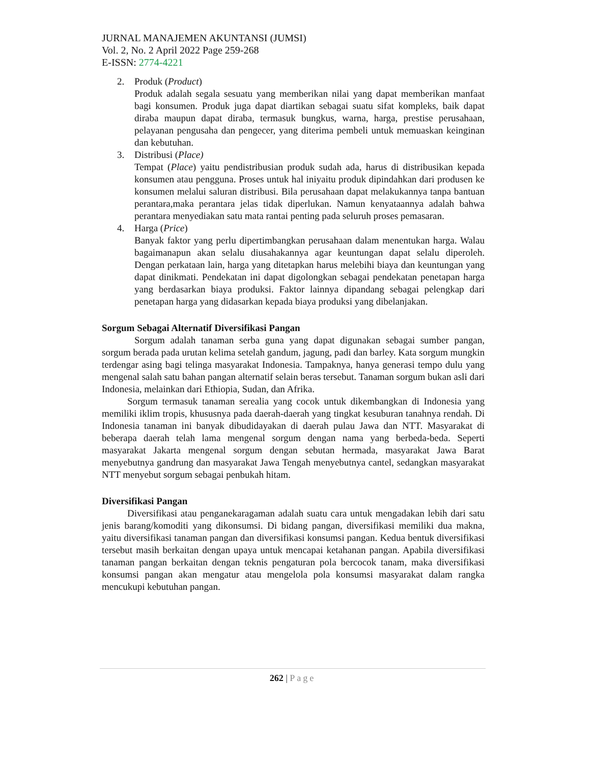JURNAL MANAJEMEN AKUNTANSI (JUMSI)
Vol. 2, No. 2 April 2022 Page 259-268
E-ISSN: 2774-4221
2. Produk (Product)
Produk adalah segala sesuatu yang memberikan nilai yang dapat memberikan manfaat bagi konsumen. Produk juga dapat diartikan sebagai suatu sifat kompleks, baik dapat diraba maupun dapat diraba, termasuk bungkus, warna, harga, prestise perusahaan, pelayanan pengusaha dan pengecer, yang diterima pembeli untuk memuaskan keinginan dan kebutuhan.
3. Distribusi (Place)
Tempat (Place) yaitu pendistribusian produk sudah ada, harus di distribusikan kepada konsumen atau pengguna. Proses untuk hal iniyaitu produk dipindahkan dari produsen ke konsumen melalui saluran distribusi. Bila perusahaan dapat melakukannya tanpa bantuan perantara,maka perantara jelas tidak diperlukan. Namun kenyataannya adalah bahwa perantara menyediakan satu mata rantai penting pada seluruh proses pemasaran.
4. Harga (Price)
Banyak faktor yang perlu dipertimbangkan perusahaan dalam menentukan harga. Walau bagaimanapun akan selalu diusahakannya agar keuntungan dapat selalu diperoleh. Dengan perkataan lain, harga yang ditetapkan harus melebihi biaya dan keuntungan yang dapat dinikmati. Pendekatan ini dapat digolongkan sebagai pendekatan penetapan harga yang berdasarkan biaya produksi. Faktor lainnya dipandang sebagai pelengkap dari penetapan harga yang didasarkan kepada biaya produksi yang dibelanjakan.
Sorgum Sebagai Alternatif Diversifikasi Pangan
Sorgum adalah tanaman serba guna yang dapat digunakan sebagai sumber pangan, sorgum berada pada urutan kelima setelah gandum, jagung, padi dan barley. Kata sorgum mungkin terdengar asing bagi telinga masyarakat Indonesia. Tampaknya, hanya generasi tempo dulu yang mengenal salah satu bahan pangan alternatif selain beras tersebut. Tanaman sorgum bukan asli dari Indonesia, melainkan dari Ethiopia, Sudan, dan Afrika.
Sorgum termasuk tanaman serealia yang cocok untuk dikembangkan di Indonesia yang memiliki iklim tropis, khususnya pada daerah-daerah yang tingkat kesuburan tanahnya rendah. Di Indonesia tanaman ini banyak dibudidayakan di daerah pulau Jawa dan NTT. Masyarakat di beberapa daerah telah lama mengenal sorgum dengan nama yang berbeda-beda. Seperti masyarakat Jakarta mengenal sorgum dengan sebutan hermada, masyarakat Jawa Barat menyebutnya gandrung dan masyarakat Jawa Tengah menyebutnya cantel, sedangkan masyarakat NTT menyebut sorgum sebagai penbukah hitam.
Diversifikasi Pangan
Diversifikasi atau penganekaragaman adalah suatu cara untuk mengadakan lebih dari satu jenis barang/komoditi yang dikonsumsi. Di bidang pangan, diversifikasi memiliki dua makna, yaitu diversifikasi tanaman pangan dan diversifikasi konsumsi pangan. Kedua bentuk diversifikasi tersebut masih berkaitan dengan upaya untuk mencapai ketahanan pangan. Apabila diversifikasi tanaman pangan berkaitan dengan teknis pengaturan pola bercocok tanam, maka diversifikasi konsumsi pangan akan mengatur atau mengelola pola konsumsi masyarakat dalam rangka mencukupi kebutuhan pangan.
262 | Page